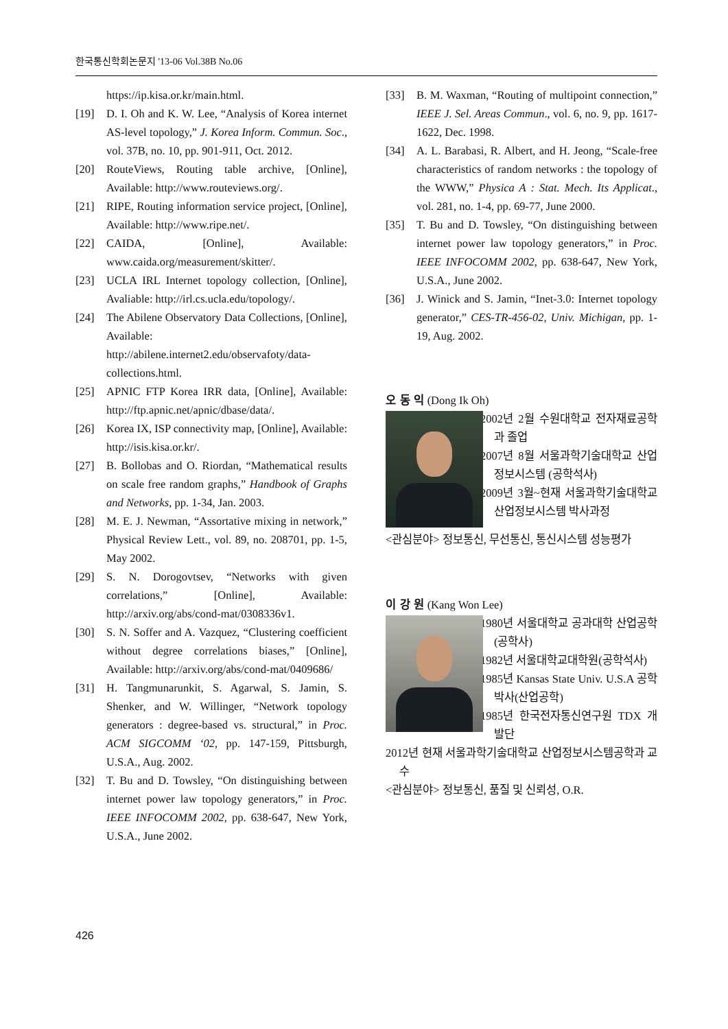한국통신학회논문지 '13-06 Vol.38B No.06
https://ip.kisa.or.kr/main.html.
[19] D. I. Oh and K. W. Lee, “Analysis of Korea internet AS-level topology,” J. Korea Inform. Commun. Soc., vol. 37B, no. 10, pp. 901-911, Oct. 2012.
[20] RouteViews, Routing table archive, [Online], Available: http://www.routeviews.org/.
[21] RIPE, Routing information service project, [Online], Available: http://www.ripe.net/.
[22] CAIDA, [Online], Available: www.caida.org/measurement/skitter/.
[23] UCLA IRL Internet topology collection, [Online], Avaliable: http://irl.cs.ucla.edu/topology/.
[24] The Abilene Observatory Data Collections, [Online], Available: http://abilene.internet2.edu/observafoty/data-collections.html.
[25] APNIC FTP Korea IRR data, [Online], Available: http://ftp.apnic.net/apnic/dbase/data/.
[26] Korea IX, ISP connectivity map, [Online], Available: http://isis.kisa.or.kr/.
[27] B. Bollobas and O. Riordan, “Mathematical results on scale free random graphs,” Handbook of Graphs and Networks, pp. 1-34, Jan. 2003.
[28] M. E. J. Newman, “Assortative mixing in network,” Physical Review Lett., vol. 89, no. 208701, pp. 1-5, May 2002.
[29] S. N. Dorogovtsev, “Networks with given correlations,” [Online], Available: http://arxiv.org/abs/cond-mat/0308336v1.
[30] S. N. Soffer and A. Vazquez, “Clustering coefficient without degree correlations biases,” [Online], Available: http://arxiv.org/abs/cond-mat/0409686/
[31] H. Tangmunarunkit, S. Agarwal, S. Jamin, S. Shenker, and W. Willinger, “Network topology generators : degree-based vs. structural,” in Proc. ACM SIGCOMM ‘02, pp. 147-159, Pittsburgh, U.S.A., Aug. 2002.
[32] T. Bu and D. Towsley, “On distinguishing between internet power law topology generators,” in Proc. IEEE INFOCOMM 2002, pp. 638-647, New York, U.S.A., June 2002.
[33] B. M. Waxman, “Routing of multipoint connection,” IEEE J. Sel. Areas Commun., vol. 6, no. 9, pp. 1617-1622, Dec. 1998.
[34] A. L. Barabasi, R. Albert, and H. Jeong, “Scale-free characteristics of random networks : the topology of the WWW,” Physica A : Stat. Mech. Its Applicat., vol. 281, no. 1-4, pp. 69-77, June 2000.
[35] T. Bu and D. Towsley, “On distinguishing between internet power law topology generators,” in Proc. IEEE INFOCOMM 2002, pp. 638-647, New York, U.S.A., June 2002.
[36] J. Winick and S. Jamin, “Inet-3.0: Internet topology generator,” CES-TR-456-02, Univ. Michigan, pp. 1-19, Aug. 2002.
오 동 익 (Dong Ik Oh)
2002년 2월 수원대학교 전자재료공학과 졸업
2007년 8월 서울과학기술대학교 산업정보시스템 (공학석사)
2009년 3월~현재 서울과학기술대학교 산업정보시스템 박사과정
<관심분야> 정보통신, 무선통신, 통신시스템 성능평가
이 강 원 (Kang Won Lee)
1980년 서울대학교 공과대학 산업공학(공학사)
1982년 서울대학교대학원(공학석사)
1985년 Kansas State Univ. U.S.A 공학박사(산업공학)
1985년 한국전자통신연구원 TDX 개발단
2012년 현재 서울과학기술대학교 산업정보시스템공학과 교수
<관심분야> 정보통신, 품질 및 신뢰성, O.R.
426